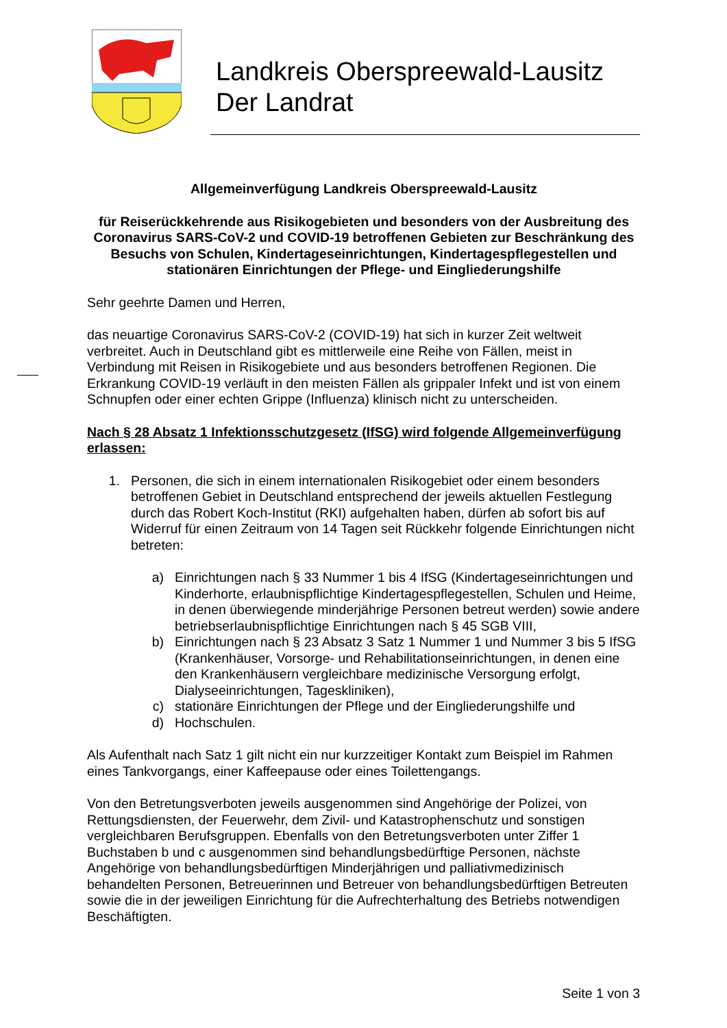Landkreis Oberspreewald-Lausitz
Der Landrat
Allgemeinverfügung Landkreis Oberspreewald-Lausitz
für Reiserückkehrende aus Risikogebieten und besonders von der Ausbreitung des Coronavirus SARS-CoV-2 und COVID-19 betroffenen Gebieten zur Beschränkung des Besuchs von Schulen, Kindertageseinrichtungen, Kindertagespflegestellen und stationären Einrichtungen der Pflege- und Eingliederungshilfe
Sehr geehrte Damen und Herren,
das neuartige Coronavirus SARS-CoV-2 (COVID-19) hat sich in kurzer Zeit weltweit verbreitet. Auch in Deutschland gibt es mittlerweile eine Reihe von Fällen, meist in Verbindung mit Reisen in Risikogebiete und aus besonders betroffenen Regionen. Die Erkrankung COVID-19 verläuft in den meisten Fällen als grippaler Infekt und ist von einem Schnupfen oder einer echten Grippe (Influenza) klinisch nicht zu unterscheiden.
Nach § 28 Absatz 1 Infektionsschutzgesetz (IfSG) wird folgende Allgemeinverfügung erlassen:
1. Personen, die sich in einem internationalen Risikogebiet oder einem besonders betroffenen Gebiet in Deutschland entsprechend der jeweils aktuellen Festlegung durch das Robert Koch-Institut (RKI) aufgehalten haben, dürfen ab sofort bis auf Widerruf für einen Zeitraum von 14 Tagen seit Rückkehr folgende Einrichtungen nicht betreten:
a) Einrichtungen nach § 33 Nummer 1 bis 4 IfSG (Kindertageseinrichtungen und Kinderhorte, erlaubnispflichtige Kindertagespflegestellen, Schulen und Heime, in denen überwiegende minderjährige Personen betreut werden) sowie andere betriebserlaubnispflichtige Einrichtungen nach § 45 SGB VIII,
b) Einrichtungen nach § 23 Absatz 3 Satz 1 Nummer 1 und Nummer 3 bis 5 IfSG (Krankenhäuser, Vorsorge- und Rehabilitationseinrichtungen, in denen eine den Krankenhäusern vergleichbare medizinische Versorgung erfolgt, Dialyseeinrichtungen, Tageskliniken),
c) stationäre Einrichtungen der Pflege und der Eingliederungshilfe und
d) Hochschulen.
Als Aufenthalt nach Satz 1 gilt nicht ein nur kurzzeitiger Kontakt zum Beispiel im Rahmen eines Tankvorgangs, einer Kaffeepause oder eines Toilettengangs.
Von den Betretungsverboten jeweils ausgenommen sind Angehörige der Polizei, von Rettungsdiensten, der Feuerwehr, dem Zivil- und Katastrophenschutz und sonstigen vergleichbaren Berufsgruppen. Ebenfalls von den Betretungsverboten unter Ziffer 1 Buchstaben b und c ausgenommen sind behandlungsbedürftige Personen, nächste Angehörige von behandlungsbedürftigen Minderjährigen und palliativmedizinisch behandelten Personen, Betreuerinnen und Betreuer von behandlungsbedürftigen Betreuten sowie die in der jeweiligen Einrichtung für die Aufrechterhaltung des Betriebs notwendigen Beschäftigten.
Seite 1 von 3